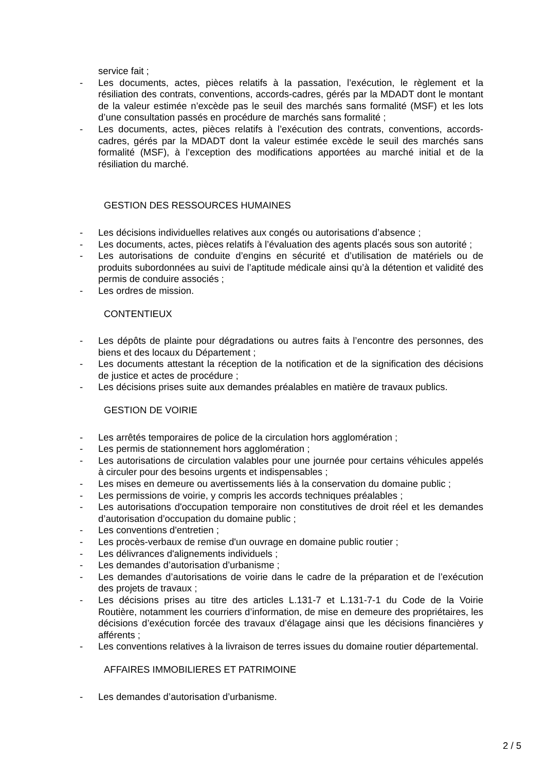service fait ;
- Les documents, actes, pièces relatifs à la passation, l’exécution, le règlement et la résiliation des contrats, conventions, accords-cadres, gérés par la MDADT dont le montant de la valeur estimée n’excède pas le seuil des marchés sans formalité (MSF) et les lots d’une consultation passés en procédure de marchés sans formalité ;
- Les documents, actes, pièces relatifs à l’exécution des contrats, conventions, accords-cadres, gérés par la MDADT dont la valeur estimée excède le seuil des marchés sans formalité (MSF), à l’exception des modifications apportées au marché initial et de la résiliation du marché.
GESTION DES RESSOURCES HUMAINES
- Les décisions individuelles relatives aux congés ou autorisations d’absence ;
- Les documents, actes, pièces relatifs à l’évaluation des agents placés sous son autorité ;
- Les autorisations de conduite d’engins en sécurité et d’utilisation de matériels ou de produits subordonnées au suivi de l’aptitude médicale ainsi qu’à la détention et validité des permis de conduire associés ;
- Les ordres de mission.
CONTENTIEUX
- Les dépôts de plainte pour dégradations ou autres faits à l’encontre des personnes, des biens et des locaux du Département ;
- Les documents attestant la réception de la notification et de la signification des décisions de justice et actes de procédure ;
- Les décisions prises suite aux demandes préalables en matière de travaux publics.
GESTION DE VOIRIE
- Les arrêtés temporaires de police de la circulation hors agglomération ;
- Les permis de stationnement hors agglomération ;
- Les autorisations de circulation valables pour une journée pour certains véhicules appelés à circuler pour des besoins urgents et indispensables ;
- Les mises en demeure ou avertissements liés à la conservation du domaine public ;
- Les permissions de voirie, y compris les accords techniques préalables ;
- Les autorisations d'occupation temporaire non constitutives de droit réel et les demandes d’autorisation d’occupation du domaine public ;
- Les conventions d'entretien ;
- Les procès-verbaux de remise d'un ouvrage en domaine public routier ;
- Les délivrances d'alignements individuels ;
- Les demandes d’autorisation d’urbanisme ;
- Les demandes d’autorisations de voirie dans le cadre de la préparation et de l’exécution des projets de travaux ;
- Les décisions prises au titre des articles L.131-7 et L.131-7-1 du Code de la Voirie Routière, notamment les courriers d’information, de mise en demeure des propriétaires, les décisions d’exécution forcée des travaux d’élagage ainsi que les décisions financières y afférents ;
- Les conventions relatives à la livraison de terres issues du domaine routier départemental.
AFFAIRES IMMOBILIERES ET PATRIMOINE
- Les demandes d’autorisation d’urbanisme.
2 / 5